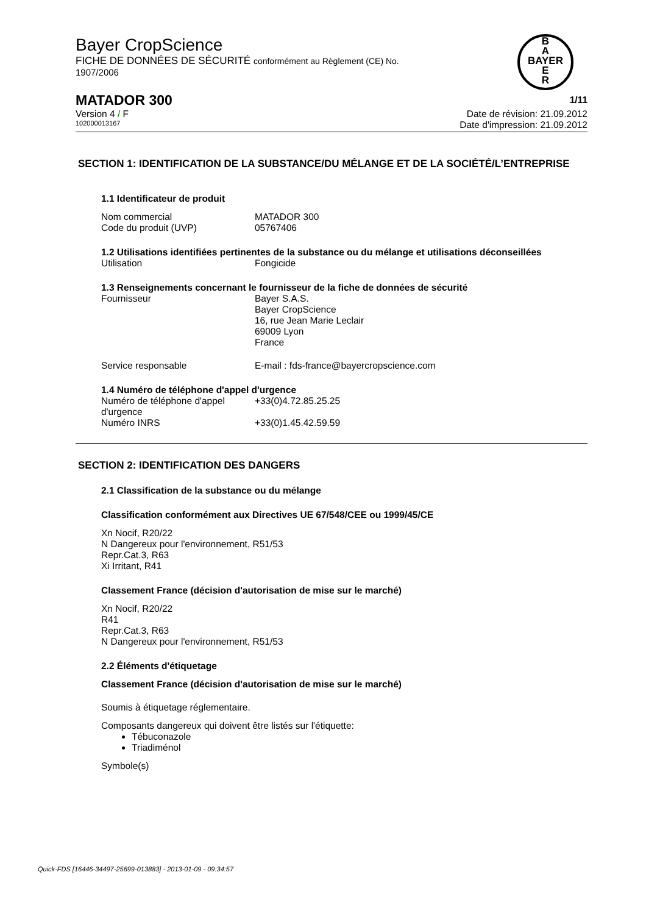Bayer CropScience
FICHE DE DONNÉES DE SÉCURITÉ conformément au Règlement (CE) No.
1907/2006
B
A
BAYER
E
R
MATADOR 300 1/11
Version 4 / F Date de révision: 21.09.2012
102000013167 Date d'impression: 21.09.2012
SECTION 1: IDENTIFICATION DE LA SUBSTANCE/DU MÉLANGE ET DE LA SOCIÉTÉ/L’ENTREPRISE
1.1 Identificateur de produit
Nom commercial MATADOR 300
Code du produit (UVP) 05767406
1.2 Utilisations identifiées pertinentes de la substance ou du mélange et utilisations déconseillées
Utilisation Fongicide
1.3 Renseignements concernant le fournisseur de la fiche de données de sécurité
Fournisseur Bayer S.A.S.
Bayer CropScience
16, rue Jean Marie Leclair
69009 Lyon
France
Service responsable E-mail : fds-france@bayercropscience.com
1.4 Numéro de téléphone d'appel d'urgence
Numéro de téléphone d'appel d'urgence +33(0)4.72.85.25.25
Numéro INRS +33(0)1.45.42.59.59
SECTION 2: IDENTIFICATION DES DANGERS
2.1 Classification de la substance ou du mélange
Classification conformément aux Directives UE 67/548/CEE ou 1999/45/CE
Xn Nocif, R20/22
N Dangereux pour l'environnement, R51/53
Repr.Cat.3, R63
Xi Irritant, R41
Classement France (décision d'autorisation de mise sur le marché)
Xn Nocif, R20/22
R41
Repr.Cat.3, R63
N Dangereux pour l'environnement, R51/53
2.2 Éléments d'étiquetage
Classement France (décision d'autorisation de mise sur le marché)
Soumis à étiquetage réglementaire.
Composants dangereux qui doivent être listés sur l'étiquette:
Tébuconazole
Triadiménol
Symbole(s)
Quick-FDS [16446-34497-25699-013883] - 2013-01-09 - 09:34:57